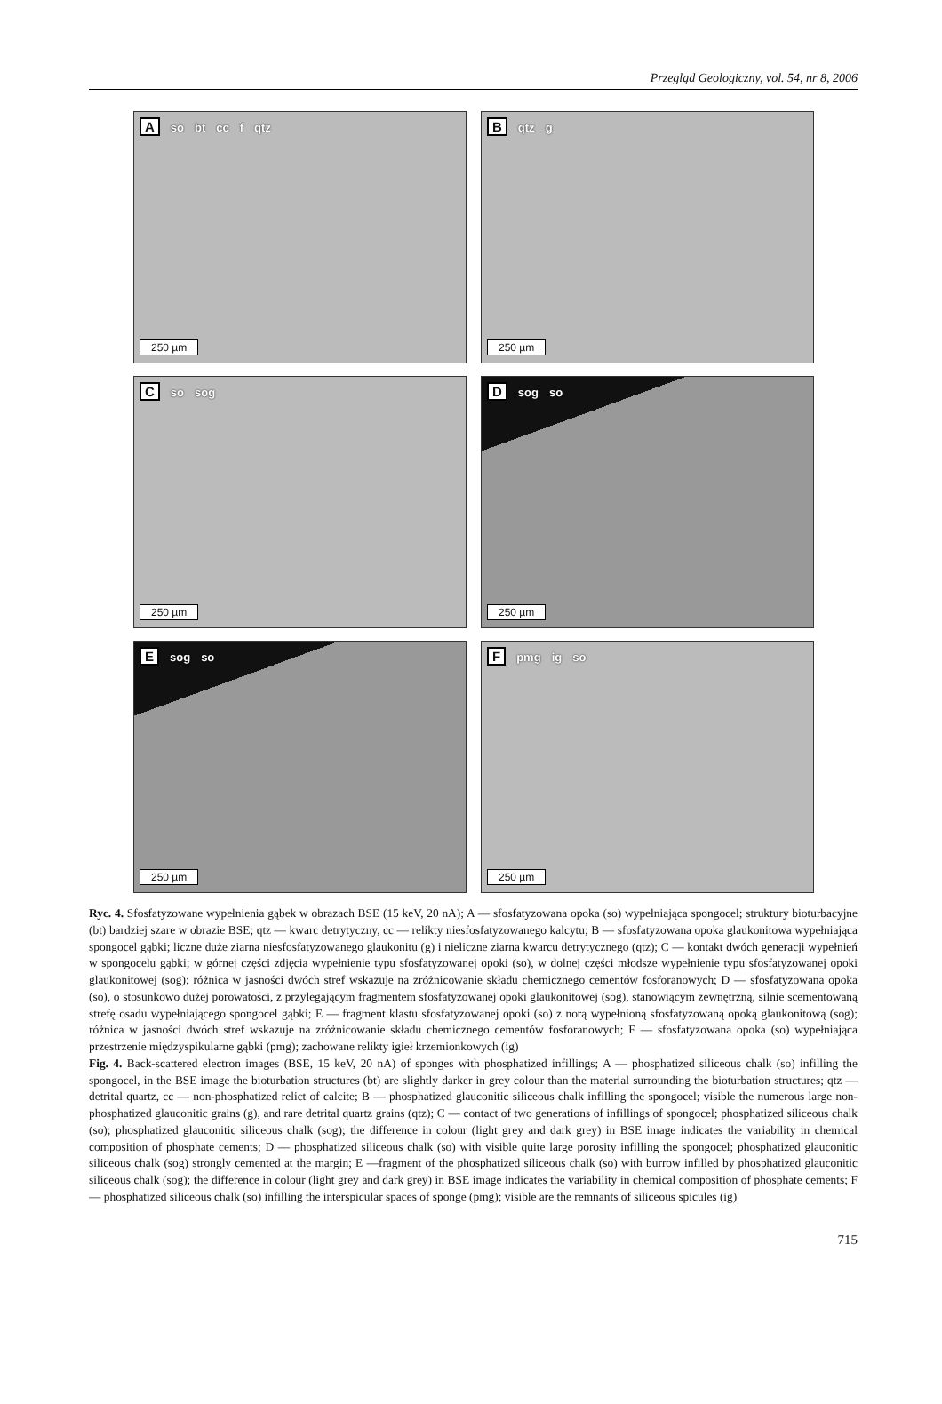Przegląd Geologiczny, vol. 54, nr 8, 2006
Aso bt cc f qtz
250 µm
Bqtz g
250 µm
Cso sog
250 µm
Dsog so
250 µm
Esog so
250 µm
Fpmg ig so
250 µm
Ryc. 4. Sfosfatyzowane wypełnienia gąbek w obrazach BSE (15 keV, 20 nA); A — sfosfatyzowana opoka (so) wypełniająca spongocel; struktury bioturbacyjne (bt) bardziej szare w obrazie BSE; qtz — kwarc detrytyczny, cc — relikty niesfosfatyzowanego kalcytu; B — sfosfatyzowana opoka glaukonitowa wypełniająca spongocel gąbki; liczne duże ziarna niesfosfatyzowanego glaukonitu (g) i nieliczne ziarna kwarcu detrytycznego (qtz); C — kontakt dwóch generacji wypełnień w spongocelu gąbki; w górnej części zdjęcia wypełnienie typu sfosfatyzowanej opoki (so), w dolnej części młodsze wypełnienie typu sfosfatyzowanej opoki glaukonitowej (sog); różnica w jasności dwóch stref wskazuje na zróżnicowanie składu chemicznego cementów fosforanowych; D — sfosfatyzowana opoka (so), o stosunkowo dużej porowatości, z przylegającym fragmentem sfosfatyzowanej opoki glaukonitowej (sog), stanowiącym zewnętrzną, silnie scementowaną strefę osadu wypełniającego spongocel gąbki; E — fragment klastu sfosfatyzowanej opoki (so) z norą wypełnioną sfosfatyzowaną opoką glaukonitową (sog); różnica w jasności dwóch stref wskazuje na zróżnicowanie składu chemicznego cementów fosforanowych; F — sfosfatyzowana opoka (so) wypełniająca przestrzenie międzyspikularne gąbki (pmg); zachowane relikty igieł krzemionkowych (ig)
Fig. 4. Back-scattered electron images (BSE, 15 keV, 20 nA) of sponges with phosphatized infillings; A — phosphatized siliceous chalk (so) infilling the spongocel, in the BSE image the bioturbation structures (bt) are slightly darker in grey colour than the material surrounding the bioturbation structures; qtz — detrital quartz, cc — non-phosphatized relict of calcite; B — phosphatized glauconitic siliceous chalk infilling the spongocel; visible the numerous large non-phosphatized glauconitic grains (g), and rare detrital quartz grains (qtz); C — contact of two generations of infillings of spongocel; phosphatized siliceous chalk (so); phosphatized glauconitic siliceous chalk (sog); the difference in colour (light grey and dark grey) in BSE image indicates the variability in chemical composition of phosphate cements; D — phosphatized siliceous chalk (so) with visible quite large porosity infilling the spongocel; phosphatized glauconitic siliceous chalk (sog) strongly cemented at the margin; E —fragment of the phosphatized siliceous chalk (so) with burrow infilled by phosphatized glauconitic siliceous chalk (sog); the difference in colour (light grey and dark grey) in BSE image indicates the variability in chemical composition of phosphate cements; F — phosphatized siliceous chalk (so) infilling the interspicular spaces of sponge (pmg); visible are the remnants of siliceous spicules (ig)
715